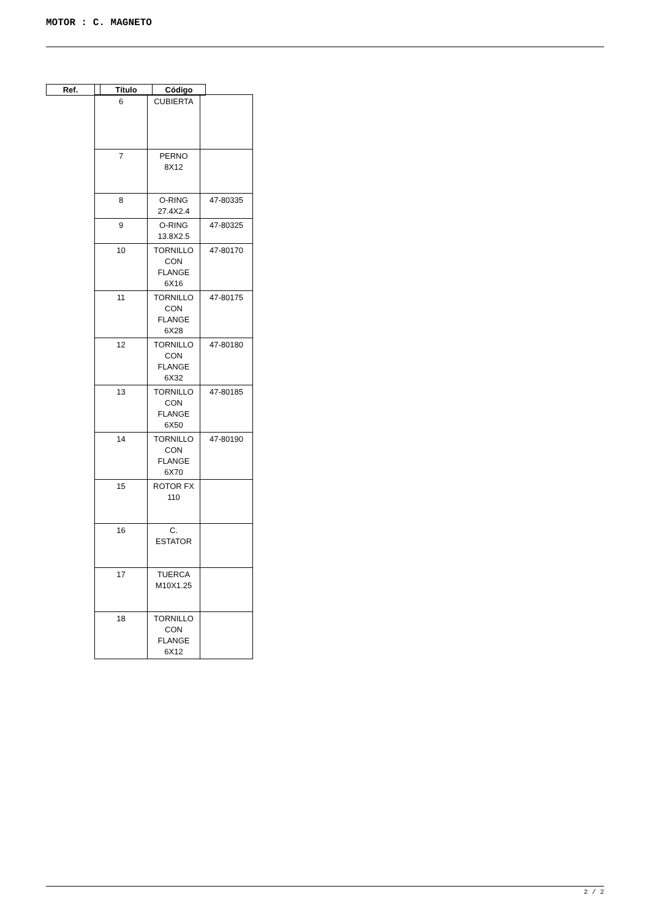MOTOR : C. MAGNETO
| Ref. | | Título | Código |
| 6 | CUBIERTA | |
| 7 | PERNO 8X12 | |
| 8 | O-RING 27.4X2.4 | 47-80335 |
| 9 | O-RING 13.8X2.5 | 47-80325 |
| 10 | TORNILLO CON FLANGE 6X16 | 47-80170 |
| 11 | TORNILLO CON FLANGE 6X28 | 47-80175 |
| 12 | TORNILLO CON FLANGE 6X32 | 47-80180 |
| 13 | TORNILLO CON FLANGE 6X50 | 47-80185 |
| 14 | TORNILLO CON FLANGE 6X70 | 47-80190 |
| 15 | ROTOR FX 110 | |
| 16 | C. ESTATOR | |
| 17 | TUERCA M10X1.25 | |
| 18 | TORNILLO CON FLANGE 6X12 | |
2 / 2